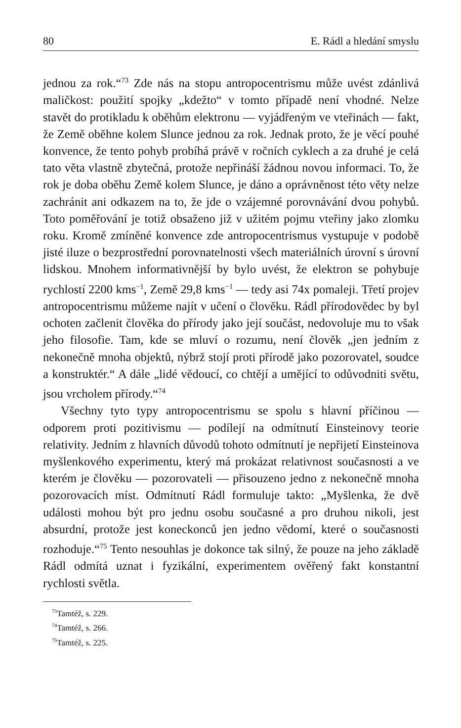80 E. Rádl a hledání smyslu
jednou za rok.“<sup>73</sup> Zde nás na stopu antropocentrismu může uvést zdánlivá maličkost: použití spojky „kdežto“ v tomto případě není vhodné. Nelze stavět do protikladu k oběhům elektronu — vyjádřeným ve vteřinách — fakt, že Země oběhne kolem Slunce jednou za rok. Jednak proto, že je věcí pouhé konvence, že tento pohyb probíhá právě v ročních cyklech a za druhé je celá tato věta vlastně zbytečná, protože nepřináší žádnou novou informaci. To, že rok je doba oběhu Země kolem Slunce, je dáno a oprávněnost této věty nelze zachránit ani odkazem na to, že jde o vzájemné porovnávání dvou pohybů. Toto poměřování je totiž obsaženo již v užitém pojmu vteřiny jako zlomku roku. Kromě zmíněné konvence zde antropocentrismus vystupuje v podobě jisté iluze o bezprostřední porovnatelnosti všech materiálních úrovní s úrovní lidskou. Mnohem informativnější by bylo uvést, že elektron se pohybuje rychlostí 2200 kms<sup>−1</sup>, Země 29,8 kms<sup>−1</sup> — tedy asi 74x pomaleji. Třetí projev antropocentrismu můžeme najít v učení o člověku. Rádl přírodovědec by byl ochoten začlenit člověka do přírody jako její součást, nedovoluje mu to však jeho filosofie. Tam, kde se mluví o rozumu, není člověk „jen jedním z nekonečně mnoha objektů, nýbrž stojí proti přírodě jako pozorovatel, soudce a konstruktér.“ A dále „lidé vědoucí, co chtějí a umějící to odůvodniti světu, jsou vrcholem přírody.“<sup>74</sup>
Všechny tyto typy antropocentrismu se spolu s hlavní příčinou — odporem proti pozitivismu — podílejí na odmítnutí Einsteinovy teorie relativity. Jedním z hlavních důvodů tohoto odmítnutí je nepřijetí Einsteinova myšlenkového experimentu, který má prokázat relativnost současnosti a ve kterém je člověku — pozorovateli — přisouzeno jedno z nekonečně mnoha pozorovacích míst. Odmítnutí Rádl formuluje takto: „Myšlenka, že dvě události mohou být pro jednu osobu současné a pro druhou nikoli, jest absurdní, protože jest koneckonců jen jedno vědomí, které o současnosti rozhoduje.“<sup>75</sup> Tento nesouhlas je dokonce tak silný, že pouze na jeho základě Rádl odmítá uznat i fyzikální, experimentem ověřený fakt konstantní rychlosti světla.
<sup>73</sup> Tamtéž, s. 229.
<sup>74</sup> Tamtéž, s. 266.
<sup>75</sup> Tamtéž, s. 225.